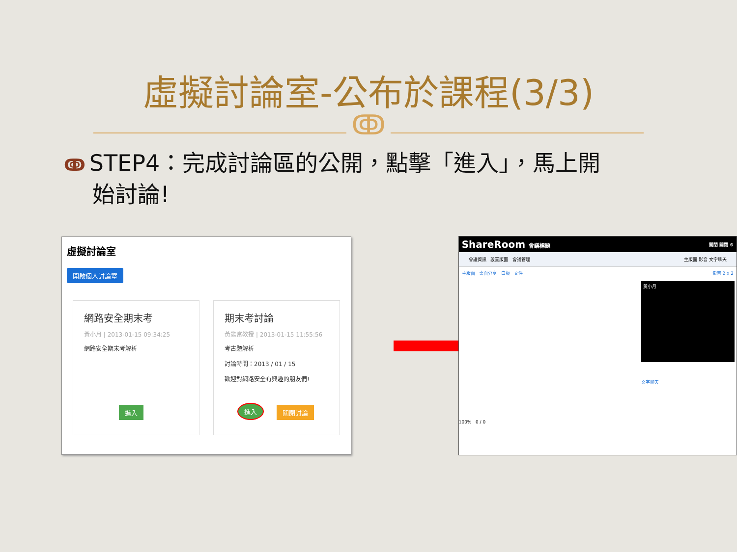虛擬討論室-公布於課程(3/3)
ↂ
ↂ STEP4：完成討論區的公開，點擊「進入」，馬上開
始討論!
虛擬討論室
開啟個人討論室
網路安全期末考
黃小月 | 2013-01-15 09:34:25
網路安全期末考解析
進入
期末考討論
黃能富教授 | 2013-01-15 11:55:56
考古題解析
討論時間：2013 / 01 / 15
歡迎對網路安全有興趣的朋友們!
進入 關閉討論
ShareRoom 會議標題 關閉 關閉 ⚙
會議資訊 設置版面 會議管理 主版面 影音 文字聊天
主版面 桌面分享 白板 文件 影音 2 x 2
黃小月
文字聊天
100% 0 / 0